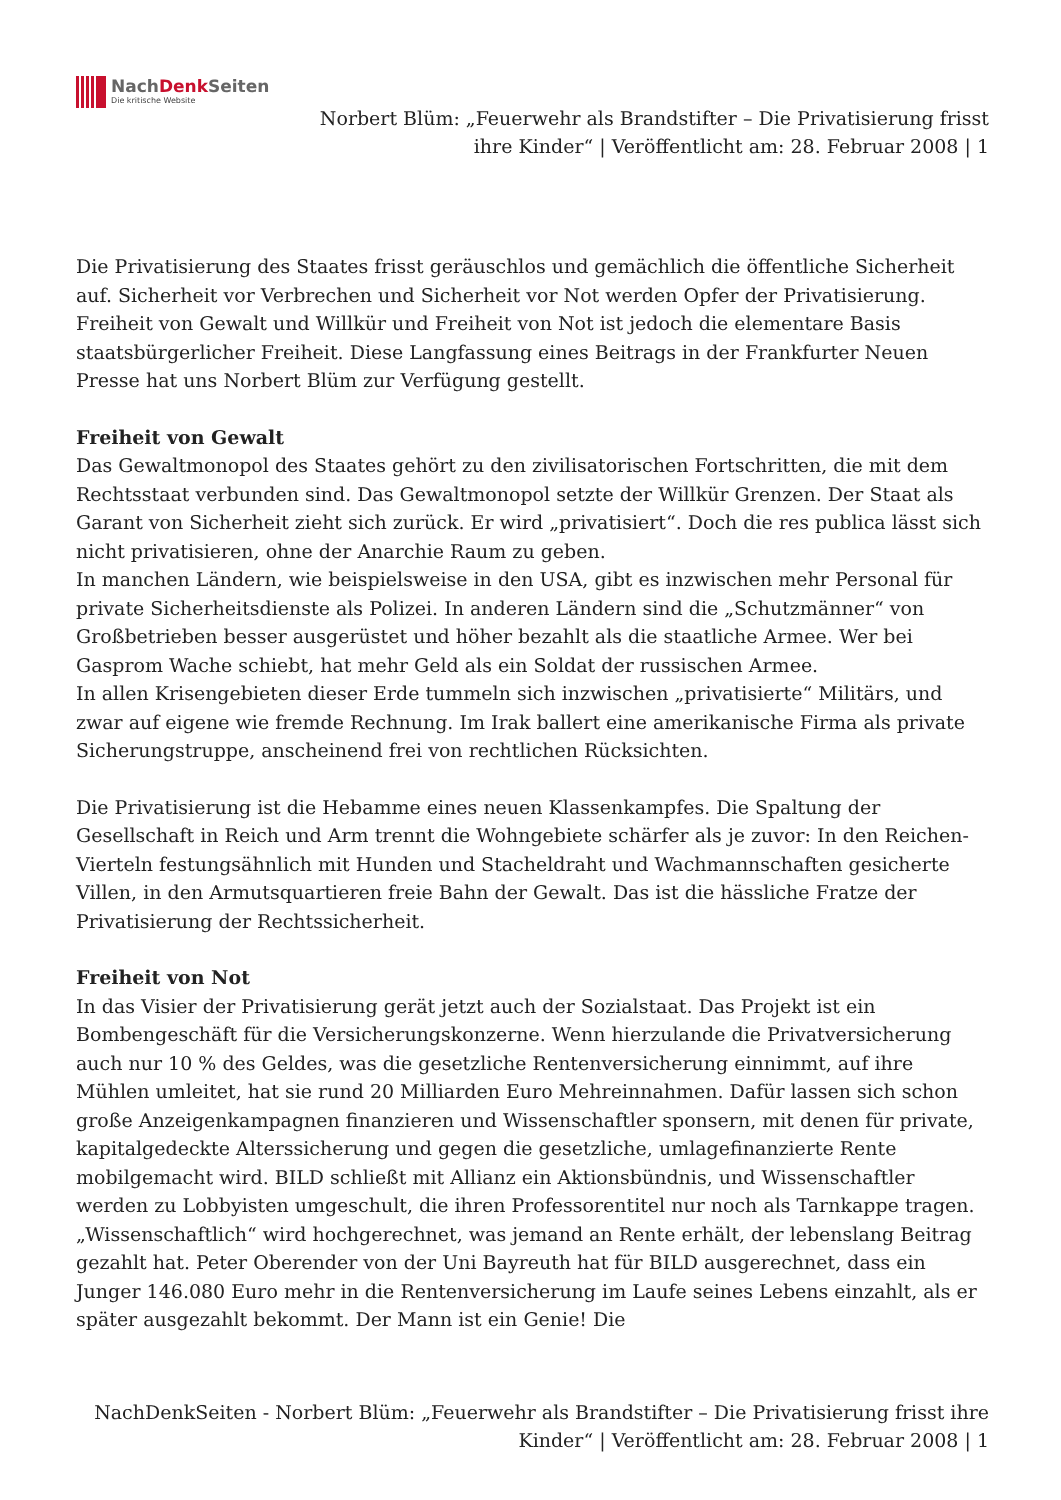NachDenk Seiten
Die kritische Website
Norbert Blüm: „Feuerwehr als Brandstifter – Die Privatisierung frisst ihre Kinder“ | Veröffentlicht am: 28. Februar 2008 | 1
Die Privatisierung des Staates frisst geräuschlos und gemächlich die öffentliche Sicherheit auf. Sicherheit vor Verbrechen und Sicherheit vor Not werden Opfer der Privatisierung. Freiheit von Gewalt und Willkür und Freiheit von Not ist jedoch die elementare Basis staatsbürgerlicher Freiheit. Diese Langfassung eines Beitrags in der Frankfurter Neuen Presse hat uns Norbert Blüm zur Verfügung gestellt.
Freiheit von Gewalt
Das Gewaltmonopol des Staates gehört zu den zivilisatorischen Fortschritten, die mit dem Rechtsstaat verbunden sind. Das Gewaltmonopol setzte der Willkür Grenzen. Der Staat als Garant von Sicherheit zieht sich zurück. Er wird „privatisiert“. Doch die res publica lässt sich nicht privatisieren, ohne der Anarchie Raum zu geben.
In manchen Ländern, wie beispielsweise in den USA, gibt es inzwischen mehr Personal für private Sicherheitsdienste als Polizei. In anderen Ländern sind die „Schutzmänner“ von Großbetrieben besser ausgerüstet und höher bezahlt als die staatliche Armee. Wer bei Gasprom Wache schiebt, hat mehr Geld als ein Soldat der russischen Armee.
In allen Krisengebieten dieser Erde tummeln sich inzwischen „privatisierte“ Militärs, und zwar auf eigene wie fremde Rechnung. Im Irak ballert eine amerikanische Firma als private Sicherungstruppe, anscheinend frei von rechtlichen Rücksichten.
Die Privatisierung ist die Hebamme eines neuen Klassenkampfes. Die Spaltung der Gesellschaft in Reich und Arm trennt die Wohngebiete schärfer als je zuvor: In den Reichen-Vierteln festungsähnlich mit Hunden und Stacheldraht und Wachmannschaften gesicherte Villen, in den Armutsquartieren freie Bahn der Gewalt. Das ist die hässliche Fratze der Privatisierung der Rechtssicherheit.
Freiheit von Not
In das Visier der Privatisierung gerät jetzt auch der Sozialstaat. Das Projekt ist ein Bombengeschäft für die Versicherungskonzerne. Wenn hierzulande die Privatversicherung auch nur 10 % des Geldes, was die gesetzliche Rentenversicherung einnimmt, auf ihre Mühlen umleitet, hat sie rund 20 Milliarden Euro Mehreinnahmen. Dafür lassen sich schon große Anzeigenkampagnen finanzieren und Wissenschaftler sponsern, mit denen für private, kapitalgedeckte Alterssicherung und gegen die gesetzliche, umlagefinanzierte Rente mobilgemacht wird. BILD schließt mit Allianz ein Aktionsbündnis, und Wissenschaftler werden zu Lobbyisten umgeschult, die ihren Professorentitel nur noch als Tarnkappe tragen. „Wissenschaftlich“ wird hochgerechnet, was jemand an Rente erhält, der lebenslang Beitrag gezahlt hat. Peter Oberender von der Uni Bayreuth hat für BILD ausgerechnet, dass ein Junger 146.080 Euro mehr in die Rentenversicherung im Laufe seines Lebens einzahlt, als er später ausgezahlt bekommt. Der Mann ist ein Genie! Die
NachDenkSeiten - Norbert Blüm: „Feuerwehr als Brandstifter – Die Privatisierung frisst ihre Kinder“ | Veröffentlicht am: 28. Februar 2008 | 1